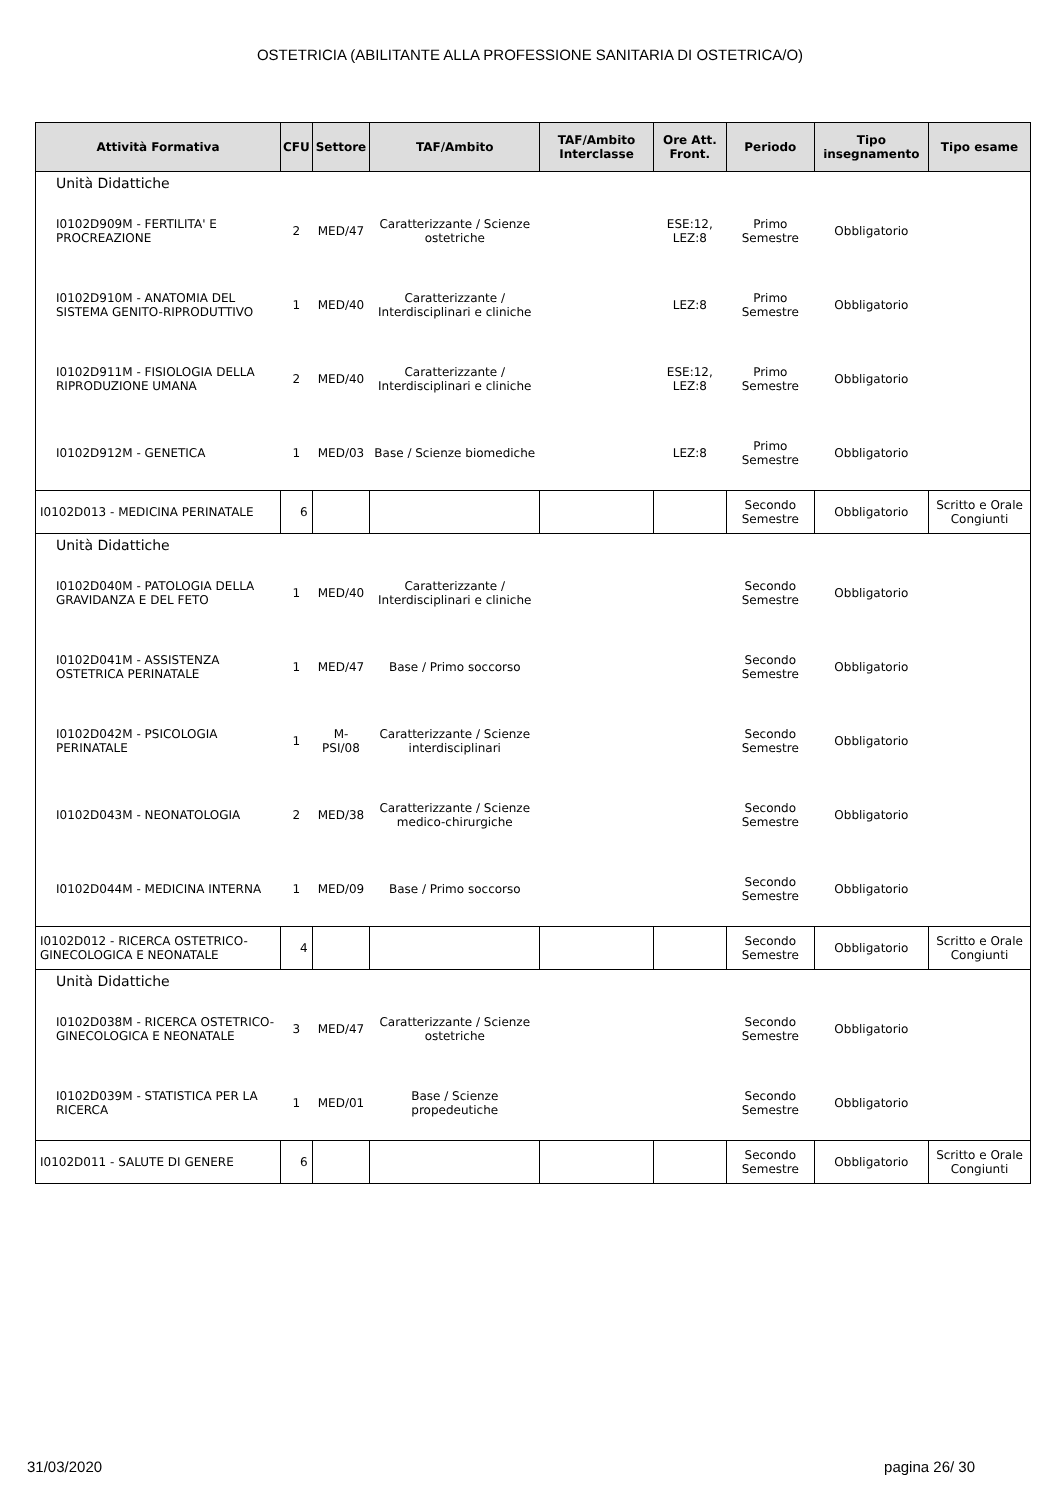OSTETRICIA (ABILITANTE ALLA PROFESSIONE SANITARIA DI OSTETRICA/O)
| Attività Formativa | CFU | Settore | TAF/Ambito | TAF/Ambito Interclasse | Ore Att. Front. | Periodo | Tipo insegnamento | Tipo esame |
| --- | --- | --- | --- | --- | --- | --- | --- | --- |
| Unità Didattiche | | | | | | | | |
| I0102D909M - FERTILITA' E PROCREAZIONE | 2 | MED/47 | Caratterizzante / Scienze ostetriche | | ESE:12, LEZ:8 | Primo Semestre | Obbligatorio | |
| I0102D910M - ANATOMIA DEL SISTEMA GENITO-RIPRODUTTIVO | 1 | MED/40 | Caratterizzante / Interdisciplinari e cliniche | | LEZ:8 | Primo Semestre | Obbligatorio | |
| I0102D911M - FISIOLOGIA DELLA RIPRODUZIONE UMANA | 2 | MED/40 | Caratterizzante / Interdisciplinari e cliniche | | ESE:12, LEZ:8 | Primo Semestre | Obbligatorio | |
| I0102D912M - GENETICA | 1 | MED/03 | Base / Scienze biomediche | | LEZ:8 | Primo Semestre | Obbligatorio | |
| I0102D013 - MEDICINA PERINATALE | 6 | | | | | Secondo Semestre | Obbligatorio | Scritto e Orale Congiunti |
| Unità Didattiche | | | | | | | | |
| I0102D040M - PATOLOGIA DELLA GRAVIDANZA E DEL FETO | 1 | MED/40 | Caratterizzante / Interdisciplinari e cliniche | | | Secondo Semestre | Obbligatorio | |
| I0102D041M - ASSISTENZA OSTETRICA PERINATALE | 1 | MED/47 | Base / Primo soccorso | | | Secondo Semestre | Obbligatorio | |
| I0102D042M - PSICOLOGIA PERINATALE | 1 | M-PSI/08 | Caratterizzante / Scienze interdisciplinari | | | Secondo Semestre | Obbligatorio | |
| I0102D043M - NEONATOLOGIA | 2 | MED/38 | Caratterizzante / Scienze medico-chirurgiche | | | Secondo Semestre | Obbligatorio | |
| I0102D044M - MEDICINA INTERNA | 1 | MED/09 | Base / Primo soccorso | | | Secondo Semestre | Obbligatorio | |
| I0102D012 - RICERCA OSTETRICO-GINECOLOGICA E NEONATALE | 4 | | | | | Secondo Semestre | Obbligatorio | Scritto e Orale Congiunti |
| Unità Didattiche | | | | | | | | |
| I0102D038M - RICERCA OSTETRICO-GINECOLOGICA E NEONATALE | 3 | MED/47 | Caratterizzante / Scienze ostetriche | | | Secondo Semestre | Obbligatorio | |
| I0102D039M - STATISTICA PER LA RICERCA | 1 | MED/01 | Base / Scienze propedeutiche | | | Secondo Semestre | Obbligatorio | |
| I0102D011 - SALUTE DI GENERE | 6 | | | | | Secondo Semestre | Obbligatorio | Scritto e Orale Congiunti |
31/03/2020 pagina 26/ 30